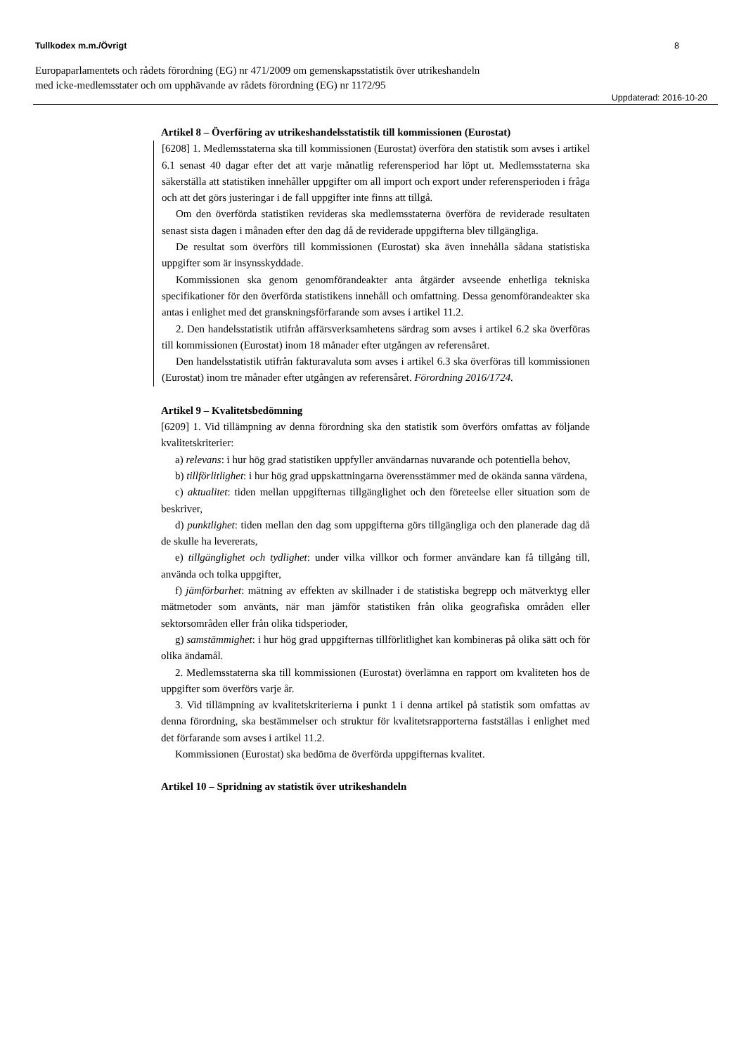Tullkodex m.m./Övrigt 8
Europaparlamentets och rådets förordning (EG) nr 471/2009 om gemenskapsstatistik över utrikeshandeln
med icke-medlemsstater och om upphävande av rådets förordning (EG) nr 1172/95
Uppdaterad: 2016-10-20
Artikel 8 – Överföring av utrikeshandelsstatistik till kommissionen (Eurostat)
[6208] 1. Medlemsstaterna ska till kommissionen (Eurostat) överföra den statistik som avses i artikel 6.1 senast 40 dagar efter det att varje månatlig referensperiod har löpt ut. Medlemsstaterna ska säkerställa att statistiken innehåller uppgifter om all import och export under referensperioden i fråga och att det görs justeringar i de fall uppgifter inte finns att tillgå.
Om den överförda statistiken revideras ska medlemsstaterna överföra de reviderade resultaten senast sista dagen i månaden efter den dag då de reviderade uppgifterna blev tillgängliga.
De resultat som överförs till kommissionen (Eurostat) ska även innehålla sådana statistiska uppgifter som är insynsskyddade.
Kommissionen ska genom genomförandeakter anta åtgärder avseende enhetliga tekniska specifikationer för den överförda statistikens innehåll och omfattning. Dessa genomförandeakter ska antas i enlighet med det granskningsförfarande som avses i artikel 11.2.
2. Den handelsstatistik utifrån affärsverksamhetens särdrag som avses i artikel 6.2 ska överföras till kommissionen (Eurostat) inom 18 månader efter utgången av referensåret.
Den handelsstatistik utifrån fakturavaluta som avses i artikel 6.3 ska överföras till kommissionen (Eurostat) inom tre månader efter utgången av referensåret. Förordning 2016/1724.
Artikel 9 – Kvalitetsbedömning
[6209] 1. Vid tillämpning av denna förordning ska den statistik som överförs omfattas av följande kvalitetskriterier:
a) relevans: i hur hög grad statistiken uppfyller användarnas nuvarande och potentiella behov,
b) tillförlitlighet: i hur hög grad uppskattningarna överensstämmer med de okända sanna värdena,
c) aktualitet: tiden mellan uppgifternas tillgänglighet och den företeelse eller situation som de beskriver,
d) punktlighet: tiden mellan den dag som uppgifterna görs tillgängliga och den planerade dag då de skulle ha levererats,
e) tillgänglighet och tydlighet: under vilka villkor och former användare kan få tillgång till, använda och tolka uppgifter,
f) jämförbarhet: mätning av effekten av skillnader i de statistiska begrepp och mätverktyg eller mätmetoder som använts, när man jämför statistiken från olika geografiska områden eller sektorsområden eller från olika tidsperioder,
g) samstämmighet: i hur hög grad uppgifternas tillförlitlighet kan kombineras på olika sätt och för olika ändamål.
2. Medlemsstaterna ska till kommissionen (Eurostat) överlämna en rapport om kvaliteten hos de uppgifter som överförs varje år.
3. Vid tillämpning av kvalitetskriterierna i punkt 1 i denna artikel på statistik som omfattas av denna förordning, ska bestämmelser och struktur för kvalitetsrapporterna fastställas i enlighet med det förfarande som avses i artikel 11.2.
Kommissionen (Eurostat) ska bedöma de överförda uppgifternas kvalitet.
Artikel 10 – Spridning av statistik över utrikeshandeln